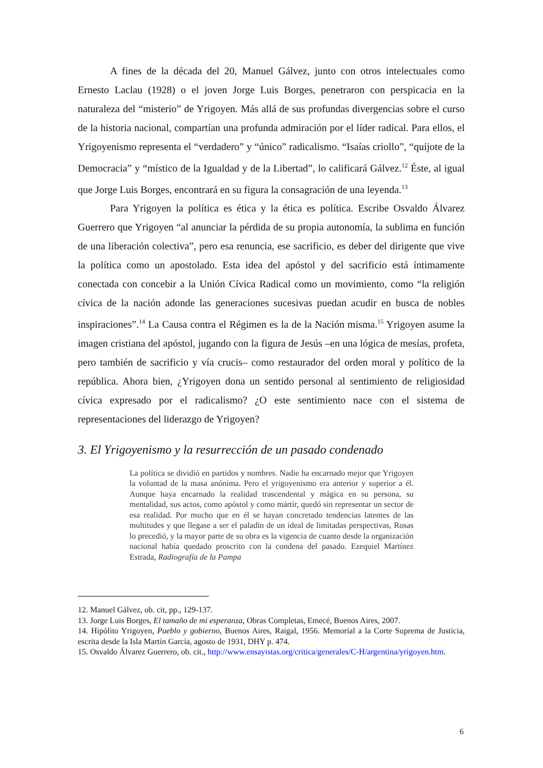A fines de la década del 20, Manuel Gálvez, junto con otros intelectuales como Ernesto Laclau (1928) o el joven Jorge Luis Borges, penetraron con perspicacia en la naturaleza del “misterio” de Yrigoyen. Más allá de sus profundas divergencias sobre el curso de la historia nacional, compartían una profunda admiración por el líder radical. Para ellos, el Yrigoyenismo representa el “verdadero” y “único” radicalismo. “Isaías criollo”, “quijote de la Democracia” y “místico de la Igualdad y de la Libertad”, lo calificará Gálvez.<sup>12</sup> Éste, al igual que Jorge Luis Borges, encontrará en su figura la consagración de una leyenda.<sup>13</sup>
Para Yrigoyen la política es ética y la ética es política. Escribe Osvaldo Álvarez Guerrero que Yrigoyen “al anunciar la pérdida de su propia autonomía, la sublima en función de una liberación colectiva”, pero esa renuncia, ese sacrificio, es deber del dirigente que vive la política como un apostolado. Esta idea del apóstol y del sacrificio está íntimamente conectada con concebir a la Unión Cívica Radical como un movimiento, como “la religión cívica de la nación adonde las generaciones sucesivas puedan acudir en busca de nobles inspiraciones”.<sup>14</sup> La Causa contra el Régimen es la de la Nación misma.<sup>15</sup> Yrigoyen asume la imagen cristiana del apóstol, jugando con la figura de Jesús –en una lógica de mesías, profeta, pero también de sacrificio y vía crucis– como restaurador del orden moral y político de la república. Ahora bien, ¿Yrigoyen dona un sentido personal al sentimiento de religiosidad cívica expresado por el radicalismo? ¿O este sentimiento nace con el sistema de representaciones del liderazgo de Yrigoyen?
3. El Yrigoyenismo y la resurrección de un pasado condenado
La política se dividió en partidos y nombres. Nadie ha encarnado mejor que Yrigoyen la voluntad de la masa anónima. Pero el yrigoyenismo era anterior y superior a él. Aunque haya encarnado la realidad trascendental y mágica en su persona, su mentalidad, sus actos, como apóstol y como mártir, quedó sin representar un sector de esa realidad. Por mucho que en él se hayan concretado tendencias latentes de las multitudes y que llegase a ser el paladín de un ideal de limitadas perspectivas, Rosas lo precedió, y la mayor parte de su obra es la vigencia de cuanto desde la organización nacional había quedado proscrito con la condena del pasado. Ezequiel Martínez Estrada, Radiografía de la Pampa
12. Manuel Gálvez, ob. cit, pp., 129-137.
13. Jorge Luis Borges, El tamaño de mi esperanza, Obras Completas, Emecé, Buenos Aires, 2007.
14. Hipólito Yrigoyen, Pueblo y gobierno, Buenos Aires, Raigal, 1956. Memorial a la Corte Suprema de Justicia, escrita desde la Isla Martín García, agosto de 1931, DHY p. 474.
15. Osvaldo Álvarez Guerrero, ob. cit., http://www.ensayistas.org/critica/generales/C-H/argentina/yrigoyen.htm.
6